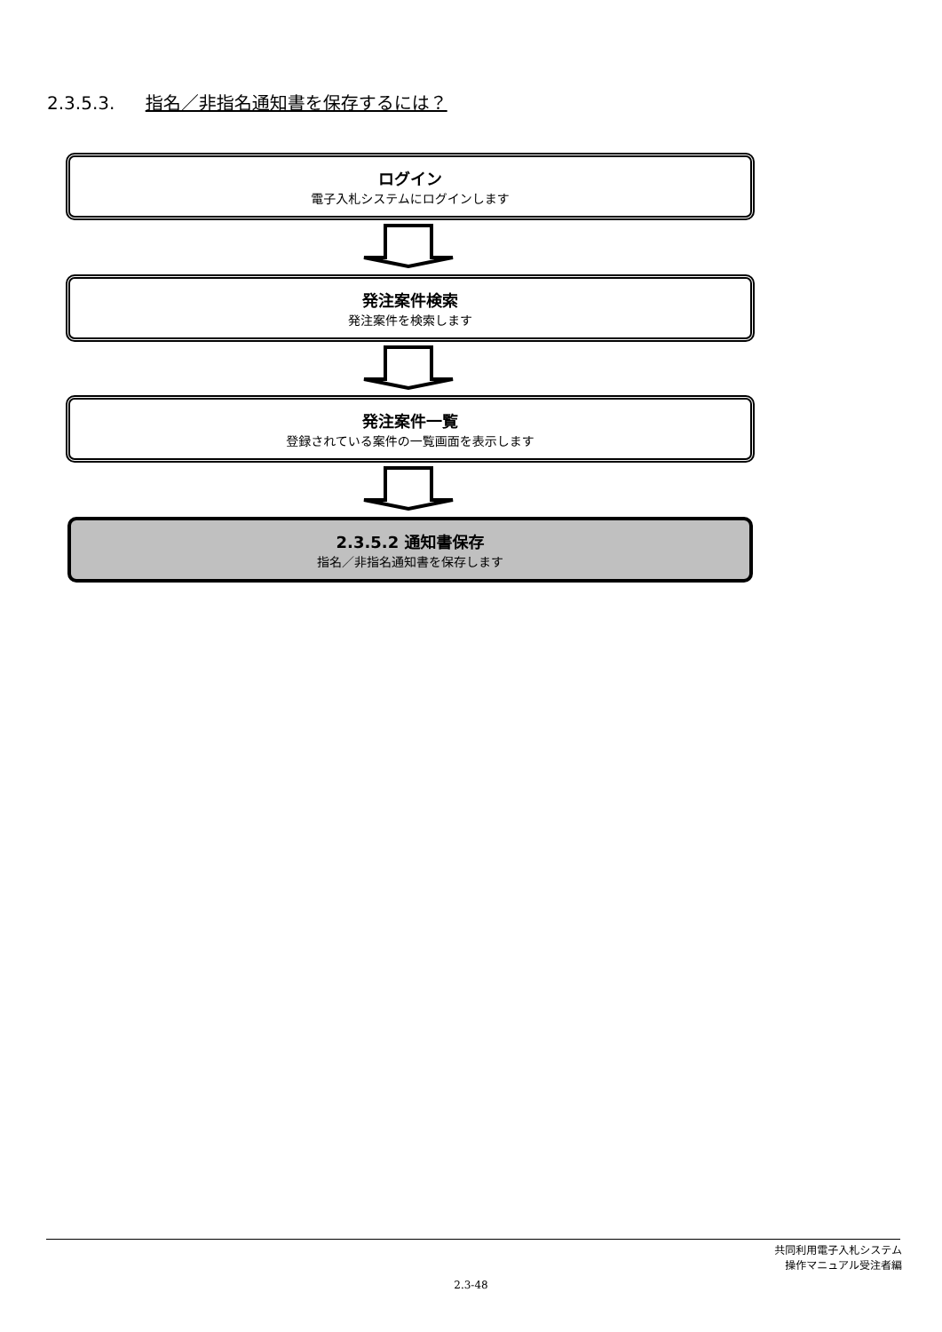2.3.5.3. 指名／非指名通知書を保存するには？
ログイン
電子入札システムにログインします
発注案件検索
発注案件を検索します
発注案件一覧
登録されている案件の一覧画面を表示します
2.3.5.2 通知書保存
指名／非指名通知書を保存します
共同利用電子入札システム
操作マニュアル受注者編
2.3-48